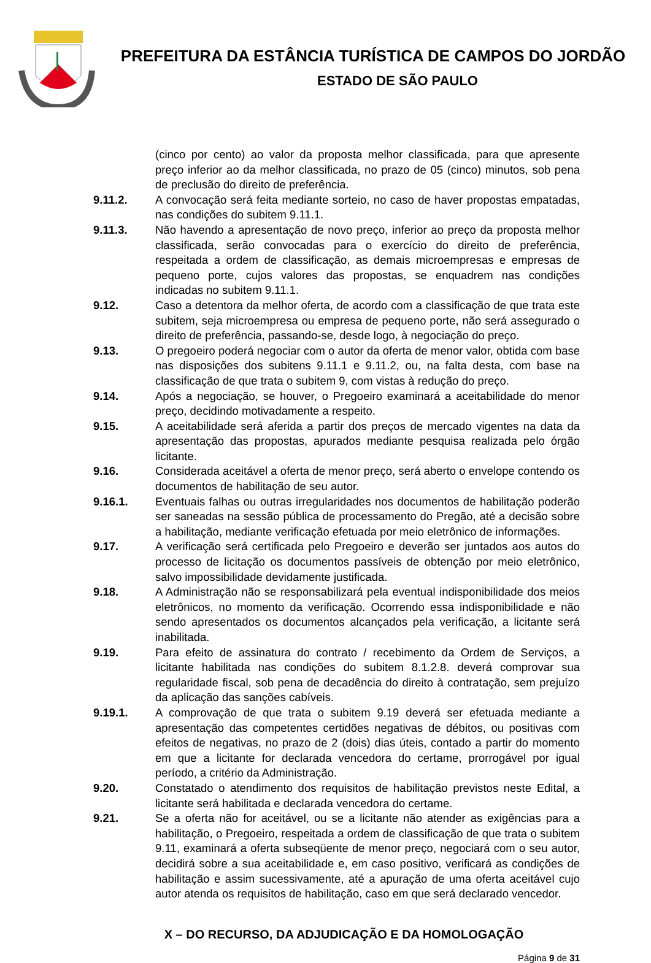PREFEITURA DA ESTÂNCIA TURÍSTICA DE CAMPOS DO JORDÃO
ESTADO DE SÃO PAULO
(cinco por cento) ao valor da proposta melhor classificada, para que apresente preço inferior ao da melhor classificada, no prazo de 05 (cinco) minutos, sob pena de preclusão do direito de preferência.
9.11.2. A convocação será feita mediante sorteio, no caso de haver propostas empatadas, nas condições do subitem 9.11.1.
9.11.3. Não havendo a apresentação de novo preço, inferior ao preço da proposta melhor classificada, serão convocadas para o exercício do direito de preferência, respeitada a ordem de classificação, as demais microempresas e empresas de pequeno porte, cujos valores das propostas, se enquadrem nas condições indicadas no subitem 9.11.1.
9.12. Caso a detentora da melhor oferta, de acordo com a classificação de que trata este subitem, seja microempresa ou empresa de pequeno porte, não será assegurado o direito de preferência, passando-se, desde logo, à negociação do preço.
9.13. O pregoeiro poderá negociar com o autor da oferta de menor valor, obtida com base nas disposições dos subitens 9.11.1 e 9.11.2, ou, na falta desta, com base na classificação de que trata o subitem 9, com vistas à redução do preço.
9.14. Após a negociação, se houver, o Pregoeiro examinará a aceitabilidade do menor preço, decidindo motivadamente a respeito.
9.15. A aceitabilidade será aferida a partir dos preços de mercado vigentes na data da apresentação das propostas, apurados mediante pesquisa realizada pelo órgão licitante.
9.16. Considerada aceitável a oferta de menor preço, será aberto o envelope contendo os documentos de habilitação de seu autor.
9.16.1. Eventuais falhas ou outras irregularidades nos documentos de habilitação poderão ser saneadas na sessão pública de processamento do Pregão, até a decisão sobre a habilitação, mediante verificação efetuada por meio eletrônico de informações.
9.17. A verificação será certificada pelo Pregoeiro e deverão ser juntados aos autos do processo de licitação os documentos passíveis de obtenção por meio eletrônico, salvo impossibilidade devidamente justificada.
9.18. A Administração não se responsabilizará pela eventual indisponibilidade dos meios eletrônicos, no momento da verificação. Ocorrendo essa indisponibilidade e não sendo apresentados os documentos alcançados pela verificação, a licitante será inabilitada.
9.19. Para efeito de assinatura do contrato / recebimento da Ordem de Serviços, a licitante habilitada nas condições do subitem 8.1.2.8. deverá comprovar sua regularidade fiscal, sob pena de decadência do direito à contratação, sem prejuízo da aplicação das sanções cabíveis.
9.19.1. A comprovação de que trata o subitem 9.19 deverá ser efetuada mediante a apresentação das competentes certidões negativas de débitos, ou positivas com efeitos de negativas, no prazo de 2 (dois) dias úteis, contado a partir do momento em que a licitante for declarada vencedora do certame, prorrogável por igual período, a critério da Administração.
9.20. Constatado o atendimento dos requisitos de habilitação previstos neste Edital, a licitante será habilitada e declarada vencedora do certame.
9.21. Se a oferta não for aceitável, ou se a licitante não atender as exigências para a habilitação, o Pregoeiro, respeitada a ordem de classificação de que trata o subitem 9.11, examinará a oferta subseqüente de menor preço, negociará com o seu autor, decidirá sobre a sua aceitabilidade e, em caso positivo, verificará as condições de habilitação e assim sucessivamente, até a apuração de uma oferta aceitável cujo autor atenda os requisitos de habilitação, caso em que será declarado vencedor.
X – DO RECURSO, DA ADJUDICAÇÃO E DA HOMOLOGAÇÃO
Página 9 de 31